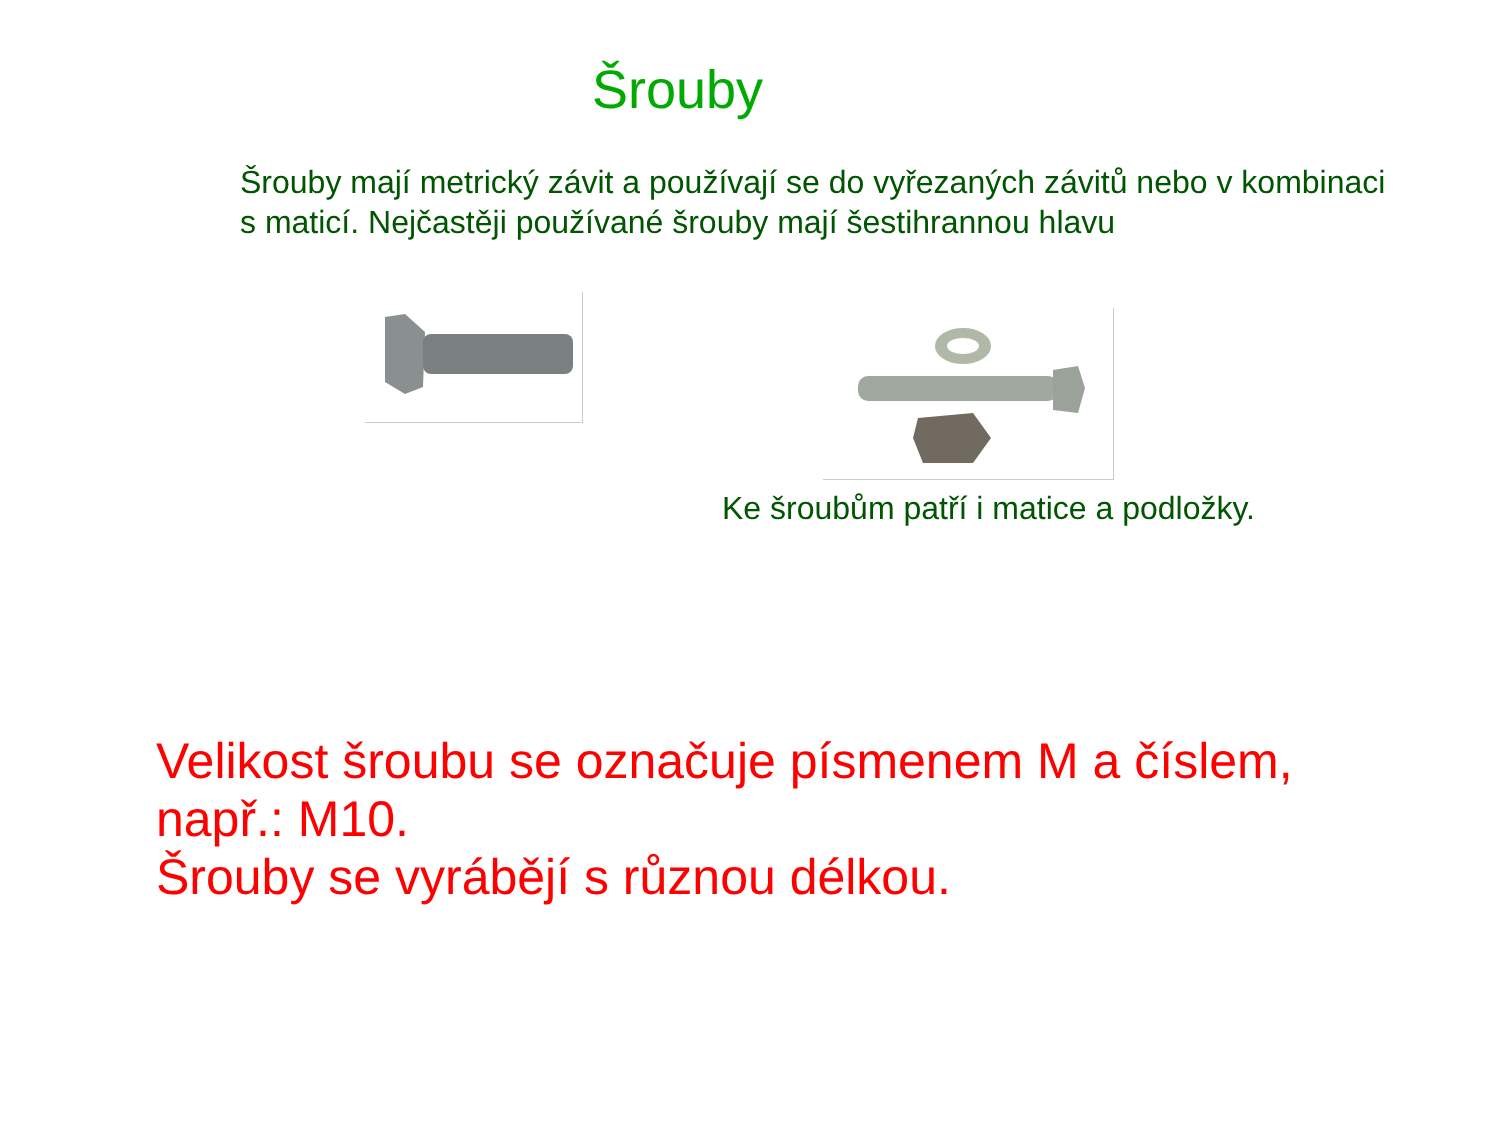Šrouby
Šrouby mají metrický závit a používají se do vyřezaných závitů nebo v kombinaci s maticí. Nejčastěji používané šrouby mají šestihrannou hlavu
Ke šroubům patří i matice a podložky.
Velikost šroubu se označuje písmenem M a číslem,
např.: M10.
Šrouby se vyrábějí s různou délkou.